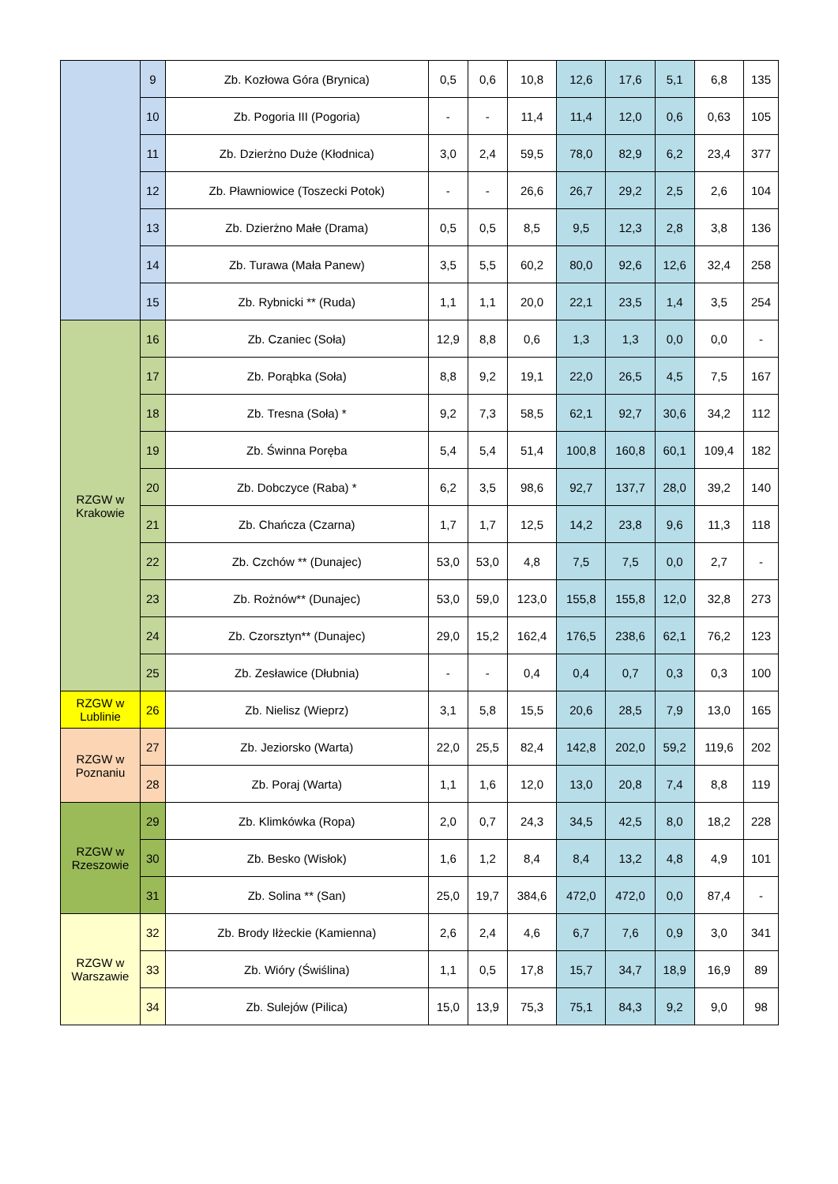| | 9 | Zb. Kozłowa Góra (Brynica) | 0,5 | 0,6 | 10,8 | 12,6 | 17,6 | 5,1 | 6,8 | 135 |
| | 10 | Zb. Pogoria III (Pogoria) | - | - | 11,4 | 11,4 | 12,0 | 0,6 | 0,63 | 105 |
| | 11 | Zb. Dzierżno Duże (Kłodnica) | 3,0 | 2,4 | 59,5 | 78,0 | 82,9 | 6,2 | 23,4 | 377 |
| | 12 | Zb. Pławniowice (Toszecki Potok) | - | - | 26,6 | 26,7 | 29,2 | 2,5 | 2,6 | 104 |
| | 13 | Zb. Dzierżno Małe (Drama) | 0,5 | 0,5 | 8,5 | 9,5 | 12,3 | 2,8 | 3,8 | 136 |
| | 14 | Zb. Turawa (Mała Panew) | 3,5 | 5,5 | 60,2 | 80,0 | 92,6 | 12,6 | 32,4 | 258 |
| | 15 | Zb. Rybnicki ** (Ruda) | 1,1 | 1,1 | 20,0 | 22,1 | 23,5 | 1,4 | 3,5 | 254 |
| RZGW w Krakowie | 16 | Zb. Czaniec (Soła) | 12,9 | 8,8 | 0,6 | 1,3 | 1,3 | 0,0 | 0,0 | - |
| | 17 | Zb. Porąbka (Soła) | 8,8 | 9,2 | 19,1 | 22,0 | 26,5 | 4,5 | 7,5 | 167 |
| | 18 | Zb. Tresna (Soła) * | 9,2 | 7,3 | 58,5 | 62,1 | 92,7 | 30,6 | 34,2 | 112 |
| | 19 | Zb. Świnna Poręba | 5,4 | 5,4 | 51,4 | 100,8 | 160,8 | 60,1 | 109,4 | 182 |
| | 20 | Zb. Dobczyce (Raba) * | 6,2 | 3,5 | 98,6 | 92,7 | 137,7 | 28,0 | 39,2 | 140 |
| | 21 | Zb. Chańcza (Czarna) | 1,7 | 1,7 | 12,5 | 14,2 | 23,8 | 9,6 | 11,3 | 118 |
| | 22 | Zb. Czchów ** (Dunajec) | 53,0 | 53,0 | 4,8 | 7,5 | 7,5 | 0,0 | 2,7 | - |
| | 23 | Zb. Rożnów** (Dunajec) | 53,0 | 59,0 | 123,0 | 155,8 | 155,8 | 12,0 | 32,8 | 273 |
| | 24 | Zb. Czorsztyn** (Dunajec) | 29,0 | 15,2 | 162,4 | 176,5 | 238,6 | 62,1 | 76,2 | 123 |
| | 25 | Zb. Zesławice (Dłubnia) | - | - | 0,4 | 0,4 | 0,7 | 0,3 | 0,3 | 100 |
| RZGW w Lublinie | 26 | Zb. Nielisz (Wieprz) | 3,1 | 5,8 | 15,5 | 20,6 | 28,5 | 7,9 | 13,0 | 165 |
| RZGW w Poznaniu | 27 | Zb. Jeziorsko (Warta) | 22,0 | 25,5 | 82,4 | 142,8 | 202,0 | 59,2 | 119,6 | 202 |
| | 28 | Zb. Poraj (Warta) | 1,1 | 1,6 | 12,0 | 13,0 | 20,8 | 7,4 | 8,8 | 119 |
| RZGW w Rzeszowie | 29 | Zb. Klimkówka (Ropa) | 2,0 | 0,7 | 24,3 | 34,5 | 42,5 | 8,0 | 18,2 | 228 |
| | 30 | Zb. Besko (Wisłok) | 1,6 | 1,2 | 8,4 | 8,4 | 13,2 | 4,8 | 4,9 | 101 |
| | 31 | Zb. Solina ** (San) | 25,0 | 19,7 | 384,6 | 472,0 | 472,0 | 0,0 | 87,4 | - |
| RZGW w Warszawie | 32 | Zb. Brody Iłżeckie (Kamienna) | 2,6 | 2,4 | 4,6 | 6,7 | 7,6 | 0,9 | 3,0 | 341 |
| | 33 | Zb. Wióry (Świślina) | 1,1 | 0,5 | 17,8 | 15,7 | 34,7 | 18,9 | 16,9 | 89 |
| | 34 | Zb. Sulejów (Pilica) | 15,0 | 13,9 | 75,3 | 75,1 | 84,3 | 9,2 | 9,0 | 98 |